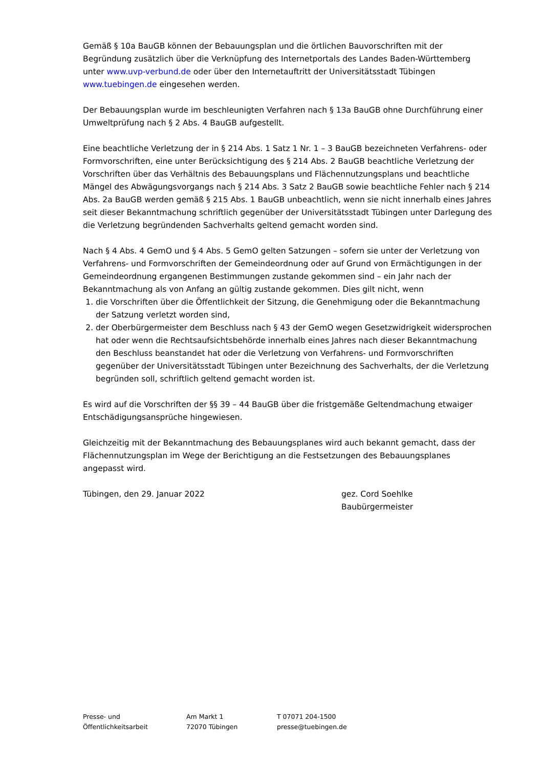Gemäß § 10a BauGB können der Bebauungsplan und die örtlichen Bauvorschriften mit der Begründung zusätzlich über die Verknüpfung des Internetportals des Landes Baden-Württemberg unter www.uvp-verbund.de oder über den Internetauftritt der Universitätsstadt Tübingen www.tuebingen.de eingesehen werden.
Der Bebauungsplan wurde im beschleunigten Verfahren nach § 13a BauGB ohne Durchführung einer Umweltprüfung nach § 2 Abs. 4 BauGB aufgestellt.
Eine beachtliche Verletzung der in § 214 Abs. 1 Satz 1 Nr. 1 – 3 BauGB bezeichneten Verfahrens- oder Formvorschriften, eine unter Berücksichtigung des § 214 Abs. 2 BauGB beachtliche Verletzung der Vorschriften über das Verhältnis des Bebauungsplans und Flächennutzungsplans und beachtliche Mängel des Abwägungsvorgangs nach § 214 Abs. 3 Satz 2 BauGB sowie beachtliche Fehler nach § 214 Abs. 2a BauGB werden gemäß § 215 Abs. 1 BauGB unbeachtlich, wenn sie nicht innerhalb eines Jahres seit dieser Bekanntmachung schriftlich gegenüber der Universitätsstadt Tübingen unter Darlegung des die Verletzung begründenden Sachverhalts geltend gemacht worden sind.
Nach § 4 Abs. 4 GemO und § 4 Abs. 5 GemO gelten Satzungen – sofern sie unter der Verletzung von Verfahrens- und Formvorschriften der Gemeindeordnung oder auf Grund von Ermächtigungen in der Gemeindeordnung ergangenen Bestimmungen zustande gekommen sind – ein Jahr nach der Bekanntmachung als von Anfang an gültig zustande gekommen. Dies gilt nicht, wenn
1. die Vorschriften über die Öffentlichkeit der Sitzung, die Genehmigung oder die Bekanntmachung der Satzung verletzt worden sind,
2. der Oberbürgermeister dem Beschluss nach § 43 der GemO wegen Gesetzwidrigkeit widersprochen hat oder wenn die Rechtsaufsichtsbehörde innerhalb eines Jahres nach dieser Bekanntmachung den Beschluss beanstandet hat oder die Verletzung von Verfahrens- und Formvorschriften gegenüber der Universitätsstadt Tübingen unter Bezeichnung des Sachverhalts, der die Verletzung begründen soll, schriftlich geltend gemacht worden ist.
Es wird auf die Vorschriften der §§ 39 – 44 BauGB über die fristgemäße Geltendmachung etwaiger Entschädigungsansprüche hingewiesen.
Gleichzeitig mit der Bekanntmachung des Bebauungsplanes wird auch bekannt gemacht, dass der Flächennutzungsplan im Wege der Berichtigung an die Festsetzungen des Bebauungsplanes angepasst wird.
Tübingen, den 29. Januar 2022 gez. Cord Soehlke
Baubürgermeister
Presse- und
Öffentlichkeitsarbeit
Am Markt 1
72070 Tübingen
T 07071 204-1500
presse@tuebingen.de